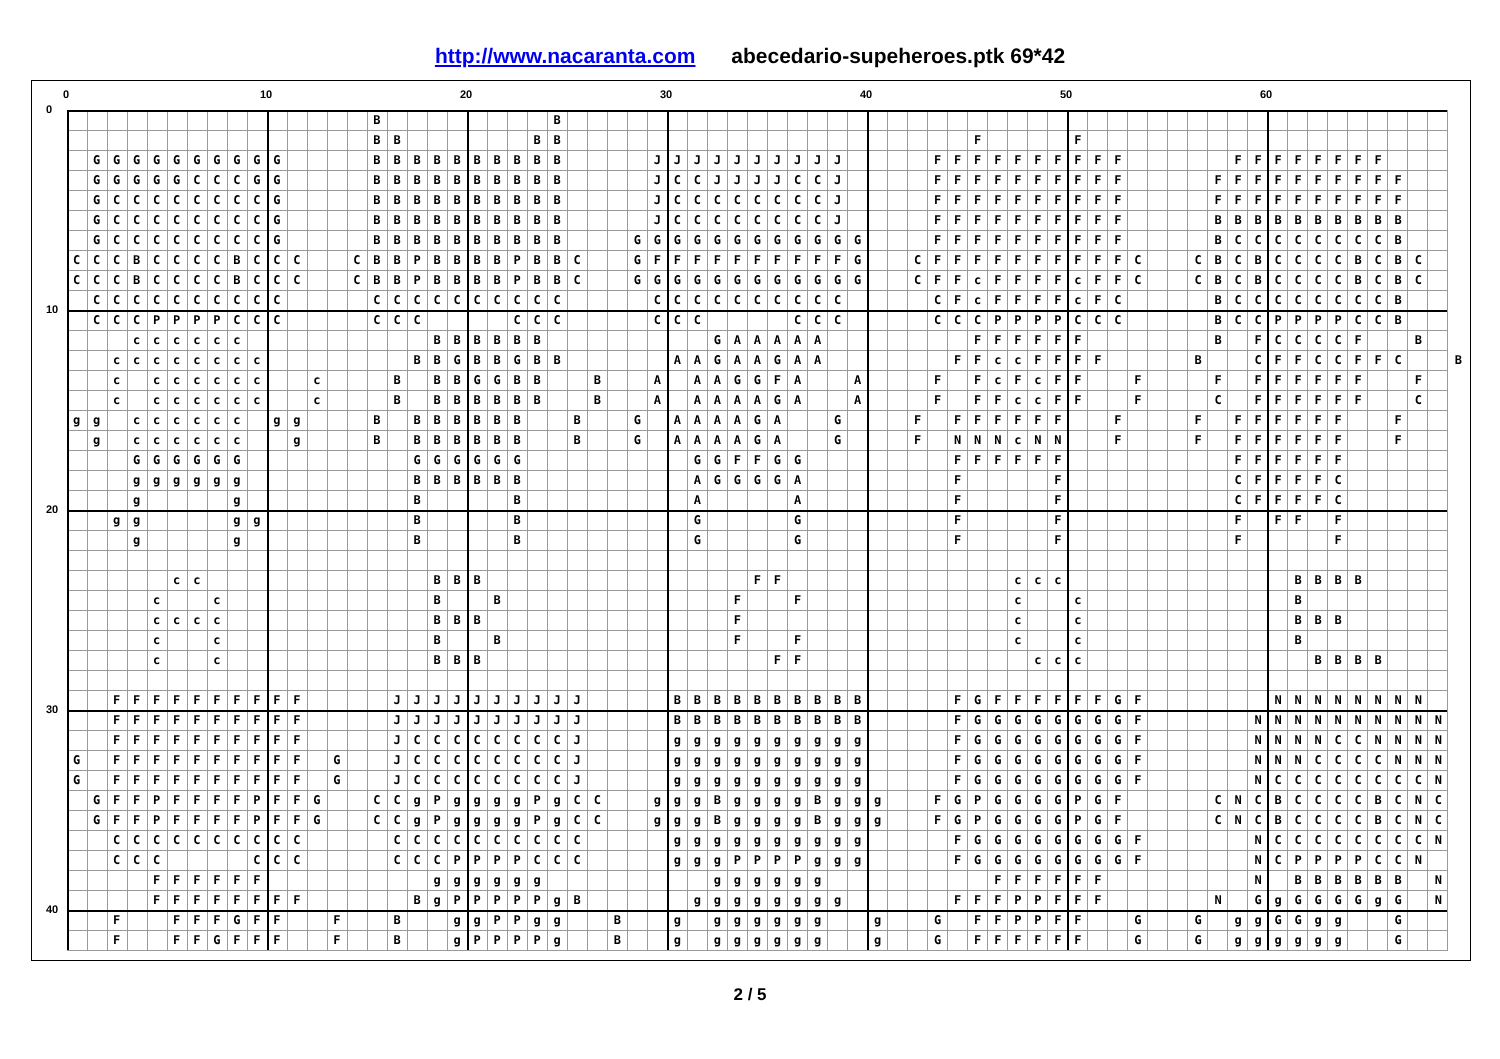http://www.nacaranta.com abecedario-supeheroes.ptk 69*42
0 10 20 30 40 50 60
0
10
20
30
40
B B
BB BB F F
GGGGGGGGGG BBBBBBBBBB JJJJJJJJJJ FFFFFFFFFF FFFFFFFF
GGGGGCCCGG BBBBBBBBBB JCCJJJJCCJ FFFFFFFFFF FFFFFFFFFF
GCCCCCCCCG BBBBBBBBBB JCCCCCCCCJ FFFFFFFFFF FFFFFFFFFF
GCCCCCCCCG BBBBBBBBBB JCCCCCCCCJ FFFFFFFFFF BBBBBBBBBB
GCCCCCCCCG BBBBBBBBBB GGGGGGGGGGGG FFFFFFFFFF BCCCCCCCCB
CCCBCCCCBCCC CBBPBBBBPBBC GFFFFFFFFFFG CFFFFFFFFFFC CBCBCCCCBCBC
CCCBCCCCBCCC CBBPBBBBPBBC GGGGGGGGGGGG CFFcFFFFcFFC CBCBCCCCBCBC
CCCCCCCCCC CCCCCCCCCC CCCCCCCCCC CFcFFFFcFC BCCCCCCCCB
CCCPPPPCCC CCC CCC CCC CCC CCCPPPPCCC BCCPPPPCCB
cccccc BBBBBB GAAAAA FFFFFF B FCCCCF B
cccccccc BBGBBGBB AAGAAGAA FFccFFFF B CFFCCFFC B
c cccccc c B BBGGBB B A AAGGFA A F FcFcFF F F FFFFFF F
c cccccc c B BBBBBB B A AAAAGA A F FFccFF F C FFFFFF C
gg cccccc gg B BBBBBB B G AAAAGA G F FFFFFF F F FFFFFF F
g cccccc g B BBBBBB B G AAAAGA G F NNNcNN F F FFFFFF F
GGGGGG GGGGGG GGFFGG FFFFFF FFFFFF
gggggg BBBBBB AGGGGA F F CFFFFC
g g B B A A F F CFFFFC
gg gg B B G G F F F FF F
g g B B G G F F F F
cc BBB FF ccc BBBB
c c B B F F c c B
cccc BBB F c c BBB
c c B B F F c c B
c c BBB FF ccc BBBB
FFFFFFFFFF JJJJJJJJJJ BBBBBBBBBB FGFFFFFFGF NNNNNNNN
FFFFFFFFFF JJJJJJJJJJ BBBBBBBBBB FGGGGGGGGF NNNNNNNNNN
FFFFFFFFFF JCCCCCCCCJ gggggggggg FGGGGGGGGF NNNNCCNNNN
G FFFFFFFFFF G JCCCCCCCCJ gggggggggg FGGGGGGGGF NNNCCCCNNN
G FFFFFFFFFF G JCCCCCCCCJ gggggggggg FGGGGGGGGF NCCCCCCCCN
GFFPFFFFPFFG CCgPggggPgCC gggBggggBggg FGPGGGGPGF CNCBCCCCBCNC
GFFPFFFFPFFG CCgPggggPgCC gggBggggBggg FGPGGGGPGF CNCBCCCCBCNC
CCCCCCCCCC CCCCCCCCCC gggggggggg FGGGGGGGGF NCCCCCCCCN
CCC CCC CCCPPPPCCC gggPPPPggg FGGGGGGGGF NCPPPPCCN
FFFFFF gggggg gggggg FFFFFF N BBBBBB N
FFFFFFFF BgPPPPPgB gggggggg FFFPPFFF N GgGGGGgG N
F FFFGFF F B ggPPgg B g gggggg g G FFPPFF G G ggGGgg G
F FFGFFF F B gPPPPg B g gggggg g G FFFFFF G G gggggg G
2 / 5